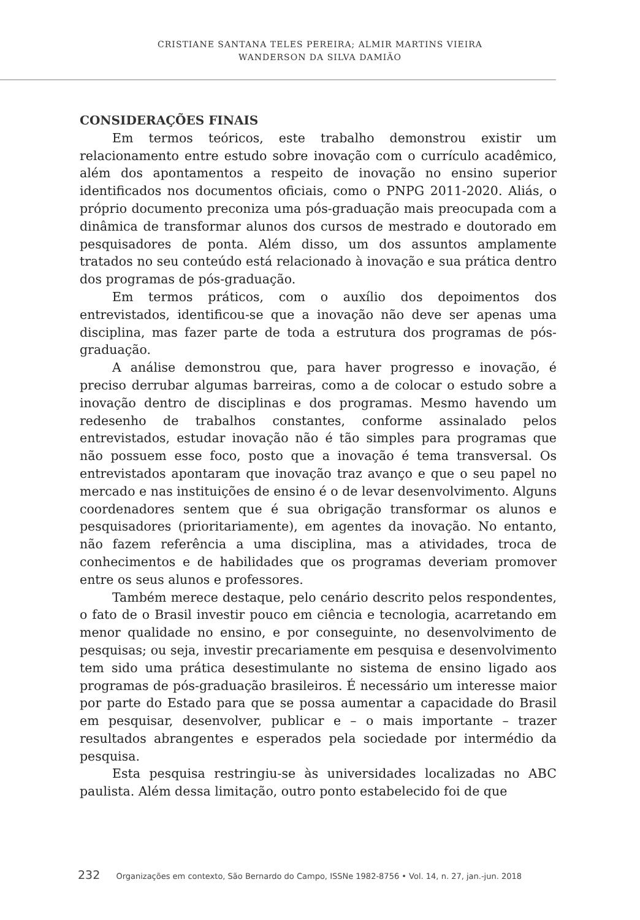CRISTIANE SANTANA TELES PEREIRA; ALMIR MARTINS VIEIRA
WANDERSON DA SILVA DAMIÃO
CONSIDERAÇÕES FINAIS
Em termos teóricos, este trabalho demonstrou existir um relacionamento entre estudo sobre inovação com o currículo acadêmico, além dos apontamentos a respeito de inovação no ensino superior identificados nos documentos oficiais, como o PNPG 2011-2020. Aliás, o próprio documento preconiza uma pós-graduação mais preocupada com a dinâmica de transformar alunos dos cursos de mestrado e doutorado em pesquisadores de ponta. Além disso, um dos assuntos amplamente tratados no seu conteúdo está relacionado à inovação e sua prática dentro dos programas de pós-graduação.
Em termos práticos, com o auxílio dos depoimentos dos entrevistados, identificou-se que a inovação não deve ser apenas uma disciplina, mas fazer parte de toda a estrutura dos programas de pós-graduação.
A análise demonstrou que, para haver progresso e inovação, é preciso derrubar algumas barreiras, como a de colocar o estudo sobre a inovação dentro de disciplinas e dos programas. Mesmo havendo um redesenho de trabalhos constantes, conforme assinalado pelos entrevistados, estudar inovação não é tão simples para programas que não possuem esse foco, posto que a inovação é tema transversal. Os entrevistados apontaram que inovação traz avanço e que o seu papel no mercado e nas instituições de ensino é o de levar desenvolvimento. Alguns coordenadores sentem que é sua obrigação transformar os alunos e pesquisadores (prioritariamente), em agentes da inovação. No entanto, não fazem referência a uma disciplina, mas a atividades, troca de conhecimentos e de habilidades que os programas deveriam promover entre os seus alunos e professores.
Também merece destaque, pelo cenário descrito pelos respondentes, o fato de o Brasil investir pouco em ciência e tecnologia, acarretando em menor qualidade no ensino, e por conseguinte, no desenvolvimento de pesquisas; ou seja, investir precariamente em pesquisa e desenvolvimento tem sido uma prática desestimulante no sistema de ensino ligado aos programas de pós-graduação brasileiros. É necessário um interesse maior por parte do Estado para que se possa aumentar a capacidade do Brasil em pesquisar, desenvolver, publicar e – o mais importante – trazer resultados abrangentes e esperados pela sociedade por intermédio da pesquisa.
Esta pesquisa restringiu-se às universidades localizadas no ABC paulista. Além dessa limitação, outro ponto estabelecido foi de que
232 Organizações em contexto, São Bernardo do Campo, ISSNe 1982-8756 • Vol. 14, n. 27, jan.-jun. 2018